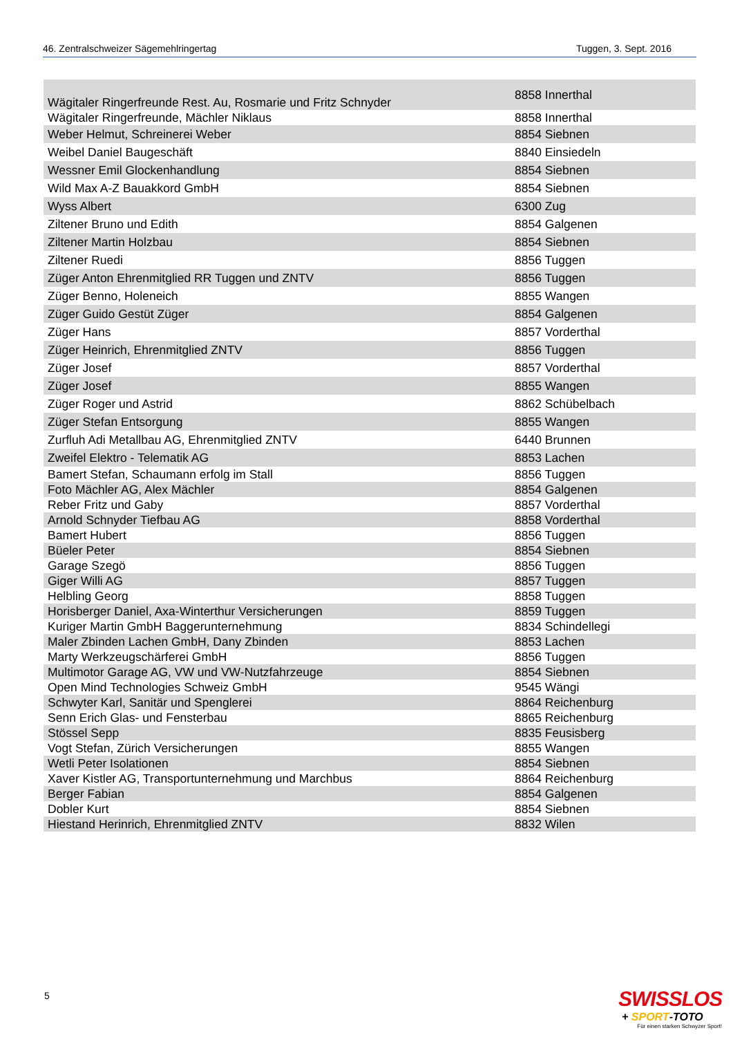46. Zentralschweizer Sägemehlringertag Tuggen, 3. Sept. 2016
| Wägitaler Ringerfreunde Rest. Au, Rosmarie und Fritz Schnyder | 8858 Innerthal |
| Wägitaler Ringerfreunde, Mächler Niklaus | 8858 Innerthal |
| Weber Helmut, Schreinerei Weber | 8854 Siebnen |
| Weibel Daniel Baugeschäft | 8840 Einsiedeln |
| Wessner Emil Glockenhandlung | 8854 Siebnen |
| Wild Max A-Z Bauakkord GmbH | 8854 Siebnen |
| Wyss Albert | 6300 Zug |
| Ziltener Bruno und Edith | 8854 Galgenen |
| Ziltener Martin Holzbau | 8854 Siebnen |
| Ziltener Ruedi | 8856 Tuggen |
| Züger Anton Ehrenmitglied RR Tuggen und ZNTV | 8856 Tuggen |
| Züger Benno, Holeneich | 8855 Wangen |
| Züger Guido Gestüt Züger | 8854 Galgenen |
| Züger Hans | 8857 Vorderthal |
| Züger Heinrich, Ehrenmitglied ZNTV | 8856 Tuggen |
| Züger Josef | 8857 Vorderthal |
| Züger Josef | 8855 Wangen |
| Züger Roger und Astrid | 8862 Schübelbach |
| Züger Stefan Entsorgung | 8855 Wangen |
| Zurfluh Adi Metallbau AG, Ehrenmitglied ZNTV | 6440 Brunnen |
| Zweifel Elektro - Telematik AG | 8853 Lachen |
| Bamert Stefan, Schaumann erfolg im Stall | 8856 Tuggen |
| Foto Mächler AG, Alex Mächler | 8854 Galgenen |
| Reber Fritz und Gaby | 8857 Vorderthal |
| Arnold Schnyder Tiefbau AG | 8858 Vorderthal |
| Bamert Hubert | 8856 Tuggen |
| Büeler Peter | 8854 Siebnen |
| Garage Szegö | 8856 Tuggen |
| Giger Willi AG | 8857 Tuggen |
| Helbling Georg | 8858 Tuggen |
| Horisberger Daniel, Axa-Winterthur Versicherungen | 8859 Tuggen |
| Kuriger Martin GmbH Baggerunternehmung | 8834 Schindellegi |
| Maler Zbinden Lachen GmbH, Dany Zbinden | 8853 Lachen |
| Marty Werkzeugschärferei GmbH | 8856 Tuggen |
| Multimotor Garage AG, VW und VW-Nutzfahrzeuge | 8854 Siebnen |
| Open Mind Technologies Schweiz GmbH | 9545 Wängi |
| Schwyter Karl, Sanitär und Spenglerei | 8864 Reichenburg |
| Senn Erich Glas- und Fensterbau | 8865 Reichenburg |
| Stössel Sepp | 8835 Feusisberg |
| Vogt Stefan, Zürich Versicherungen | 8855 Wangen |
| Wetli Peter Isolationen | 8854 Siebnen |
| Xaver Kistler AG, Transportunternehmung und Marchbus | 8864 Reichenburg |
| Berger Fabian | 8854 Galgenen |
| Dobler Kurt | 8854 Siebnen |
| Hiestand Herinrich, Ehrenmitglied ZNTV | 8832 Wilen |
5
SWISSLOS
+ SPORT-TOTO
Für einen starken Schwyzer Sport!